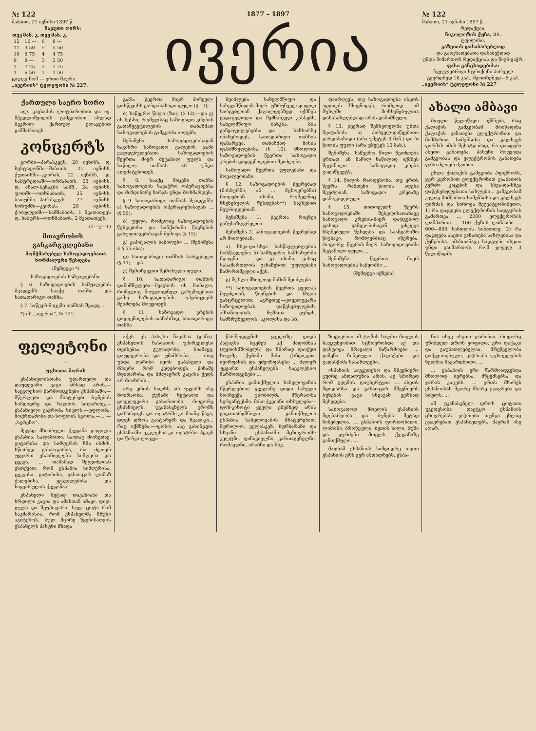№ 122
შაბათი, 21 ივნისი 1897 წ.
ხაჯეთი ღირს:
| თვე | მან. კ. | თვე | მან. კ. |
| --- | --- | --- | --- |
| 12 | 10 — | 6 | 6 — |
| 11 | 9 50 | 5 | 5 50 |
| 10 | 8 75 | 4 | 4 75 |
| 9 | 8 — | 3 | 3 50 |
| 1 | 7 25 | 2 | 2 75 |
| 1 | 6 50 | 1 | 1 50 |
ცალკე ნომ — ერთი შაური.
„ივერიის“ ტელეფონი № 227.
1877 – 1897
ივერია
№ 122
შაბათი, 21 ივნისი 1897 წ.
რედაქცია:
ნიკოლოზის ქუჩა, 21.
ტფილისი.
გაზეთის დასაბარებლად
და განცხადებათა დასაბეჭდად
უნდა მიმართონ რედაქციას და წიგნ-ვაჭრ.
ფასი განცხადებისა:
ჩვეულებრივი სტრიქონი პირველ გვერდზედ 16 კაპ., მეოთხეზედ—8 კაპ.
„ივერიის“ ტელეფონი № 227
ქართული საერო ხორო
ალ. კავსაძის ლოტბარობით და ივ. მჭედლიშვილის გამგეობით ახლად შეკრილ ქართულ ქლაჯებით გამმართავს
კონცერტს
გორში—პარასკევს, 20 ივნისს, დ. ზესტაფონში—შაბათს, 21 ივნისს, ქუთაისში—კვირას, 22 ივნისს, დ. სამტრედიაში—ორშაბათს, 23 ივნისს, დ. ახალ-სენაკში სამშ., 24 ივნისს, ფოთში—ოთხშაბათს, 25 ივნისს, ბათუმში—პარასკევს, 27 ივნისს, სოხუმში—კვირას, 29 ივნისს, ქობულეთში—სამშაბათს, 1 მკათათვეს დ. ხაშურს—ოთხშაბათს, 2 მკათათვეს.
(2—უ—1)
მთავრობის განკარგულებანი
მომჭმარებელ საზოგადოებათა ნორმალური წესდება
(შემდეგი *)
საზოგადოების საშუალებანი.
§ 6. საზოგადოების საშუალებას შეადგენს: სააქც. თანხა და სათადარიგო თანხა.
§ 7. საწევრ-მიცემი თანხას შეადგ...
*) იხ. „ივერია“, № 121.
განს: წევრთა მიერ პირველ-დასწევისს გარდასახადი ფული (§ 13);
ბ) საწევრო წილი (ზაი) (§ 13),—და გ) ის სესხი, რომელსაც საზოგადო კრების გადაწყვეტილების თანახმად საზოგადოების გამგეობა აიღებს;
შენიშვნა: საზოგადოებისაგან ნაკისრი საზოგადო ვალების ჯამი ვალდებულებათა საზოგადოების წევრთა მიერ შეტანილ ფულს და საწილო თანხას არ უნდა აღემატებოდეს.
§ 8. სააქც მიცემი თანხა საზოგადოების სავაჭრო ოპერაციებსა და მიმდინარე ხარჯს უნდა მოხმარდეს;
§ 9. სათადარიგო თანხას შეადგენს: ა) საზოგადოების ოპერაციებისაგან ... (§ 55);
ბ) ფული, რომელიც საზოგადოების წესდებისა და სანქარაში წიგნების გასუფთავებისაგან შემოვა (§ 15);
გ) კაპიტალის ნაწილები ... (შენიშვნა 4 § 55-ისა);
დ) სათადარიგო თანხის სარგებელი (§ 11),—და
ე) შემთხვევით შემოსული ფული.
§ 10. სათადარიგო თანხის დანიშნულება—შეავსოს ის ზარალი, რომელიც მოულოდნელ გარემოებათა გამო საზოგადოების ოპერაციებს შეიძლება მოუვიდეს.
§ 11. საზოგადო კრების დადგენილების თანახმად, სათადარიგო თანხა
შეიძლება სახელმწიფო და სახელმწიფოს-მიერ უზრუნველ-ყოფილ სარგებლიან ქაღალდებზედ იქმნეს გადაცვლილი და შემნახველ კასსებს, სახელმწიფო ბანკსა, მის განყოფილებებსა და ... სახსარზე ინახებოდეს. სათადარიგო თანხის დახარჯვა, თანახმად მისის დანიშნულებისა (§ 10), მხოლოდ საზოგადოების წევრთა საზოგადო კრების დადგენილებით შეიძლება.
საზოგადო წევრთა უფლებანი და მოვალეობანი.
§ 12. საზოგადოების წევრებად (მისხურნი, ან ... მცხოვრებნი) მიიღებიან ისინი, რომელნიც ხსენებულის წესდებას**) სავსებით შეურიგდებიან.
შენიშვნა 1. წევრთა რიცხვი განუსაზღვრელია.
შენიშვნა 2. საზოგადოების წევრებად არ მიიღებიან:
ა) სხვა-და-სხვა სასწავლებლების მოსწავლენი; ბ) სამხედრო სამსახურში მყოფნი ... და გ) ისინი, ვისაც სასამართლოს განაჩენით უფლებანი ჩამორთმეული აქვს.
გ) მუხლი მხოლოდ მაშინ შეიძლება
**) საზოგადოების წევრთა ყველას შეუძლიან, წიგნების და სხვის განცრცელით, აგრეთვე—ყოველგვარს საზოგადოებას, დაწესებულებას, ამხანაგობას, მუშათა გუნდს, სამზრუნველოს, სკოლასა და სხ.
დაირღვეს, თუ საზოგადოება ისეთს ადგილს ჰშოვნიდეს, რომლიდ... ამ მუხლში მოხსენებულთა დასასახლებლად არის დანიშნული;
§ 13. წევრად შემსვლელმა უნდა შეიტანოს: ა) პირველ-დაწყებითი გარდასახადი (არა უმეტეს 3 მან.) და ბ) წილის ფული (არა უმეტეს 10 მან.);
შენიშვნა. საწევრო წილი შეიძლება ერთად, ან ნაწილ ნაწილად იქმნეს შეტანილი ... საზოგადო კრება გადაწყვეტს.
§ 14. წილის რაოდენობა, თუ ერთს წევრს რამდენი წილის აღება შეუძლიან, საზოგადო კრებაზე დამოკიდებული.
§ 15. თითოეულს წევრს საზოგადოებაში შესვლისათანავე საზოგადო კრების-მიერ დადგენილ ფასად გამგეობისაგან ეძლევა ხსენებული წესდება და საანგარიშო წიგნაკი, რომლებშიაც იწერება, როგორც წევრის-მიერ საზოგადოებაში შეტანილი ფული, ...
შენიშვნა. წევრთა მიერ საზოგადოების საწყობში ...
(შემდეგი იქნება)
ახალი ამბავი
მთელი წელიწადი იქმნება, რაც ქალაქის გამგეობამ მოიწადინა ქალაქის განათება ელექტრონით და მიმმართა სიმენსისა და გალსკეს ფირმას იმის შესატყობად, რა დაჯდება ასეთი განათება. პასუხი მოუვიდა გამგეობას და ელექტრონის განათება ფასი ძლიერ ძვირია.
ეხლა ქალაქის გამგეობა ჰფიქრობს, ჯერ ჯერობით ელექტრონით გაანათოს კერძო კაცების და სხვა-და-სხვა დაწესებულებათა სახლები... გამგეობამ კვლავ მიმმართა სიმენსისა და გალსკეს ფირმას და სთხოვა შეგვატყობინეთო: 1) რა დაჯდება ელექტრონის სადგურის გამართვა ... 2000 ელექტრონის ლამპარით ... 160 ქუჩის ლამპარი ... 600—800 სანთლის სინათლე; 2) რა დაჯდება ასეთი განათება სახლებისა და ქუჩებისა. ამასთანავე სადგური ისეთი უნდა გაიმართოს, რომ ყოველ 3 წელიწადში
ფელეტონი
—
უცხოთა შორის
ესპანიელისთანა უდარდელი და დაუდევარი კაცი არსად არის.—საეკლესიო წარმოდგენები ესპანიაში.—მწერლები და მხატვრები.—ბუნების სიმდიდრე და ხალხის სიღარიბე.—ესპანიელი ვაჭრობა სძულს.—უფლობა, მოქრთამობა და სოფლის სკოლა.—... —„სერენო“.
მეტად მხიარული ქვეყანა ყოფილა ესპანია. სალამოთი, საითაც მიიხედავ, გიტარისა და სიმღერის ხმა ისმის. სწორედ გასაოცარია, რა ძლიერ უყვართ ესპანიელებს სიმღერა და ცეკვა. ... თამამად შეგვიძლიან ვსთქვათ, რომ ესპანია სიმღერისა, ცეკვისა, გიტარისა, გასაოცარ ლამაზ ქალებისა, ყვავილებისა და სიყვარულის ქვეყანაა.
ესპანელი მეტად თავაზიანი და ზრდილი კაცია და ამასთან ამაყი, დიდ-გულა და შეუპოვარი. სულ ცოტა რამ საკმარისია, რომ ესპანელმა ჩხუბი აგიტეხოს. სულ მცირე წყენისათვის ესპანელს პასუხი მზადა
აქვს. ეს პასუხი ნავახაა (დანა). ესპანელის ხასიათის უპირველესი თვისებაა გულადობა, სიამაყე, დაუდევრობა და უშიშრობა. ... რაც უნდა ღარიბი იყოს ესპანელი და მშიერი რომ კვდებოდეს, წინაშე მდიდარისა და მძლავრის კაცისა ქედს არ მოიხრის...
არც ერთს ხალხს არ უყვარს ისე მოძრაობა, ქუჩაში ხეტიალი და ყოველგვარი გასართობი, როგორც ესპანიელს. უკანასკნელს გროშს დახარჯავს და თეატრში-კი მაინც წავა, დღეს დროს გაატარებს და ხვალ-კი... რაც იქმნება,—იყოსო. ასე გასინჯეთ, ესპანიაში ეკკლესია-კი თეატრსა ჰგავს და წირვა-ლოცვა—
წარმოდგენას. ყველაზე დიდს პატივსა სცემენ აქ მადონნას (ღვთისმშობელს) და ხშირად დაიქვთ ხოლმე ქუჩაში მისი ქანდაკება, ძვირფასის და უძვირფასესი ... ძლიერ უყვართ ესპანელებს საეკლესიო წარმოდგენები ...
ესპანია განთქმულია სახელოვანის მწერლებით; ყველაზე დიდი სახელი მოიხვეჭა ცნობილმა მწერალმა სერვანტესმა. მისი ჭკვიანი თხზულება—დონ-კიხოტი ყველა ენებზედ არის გადათარგმნილი... განთქმულია ესპანია სახელოვანის მხატვრებით: მურილიო, ველასკეზ, ზურბარანი და სხვანი ... ესპანიაში მცხოვრობს: კელტნი, ფინიკიელნი, კართაგენელნი, რომაელნი, არაბნი და სხვ.
ზოგიერთი ამ ტომის ხალხი მთელის საუკუნეობით სცხოვრობდა აქ და დასტოვა მრავალი ნაწარმოები ... გაშენა ჩინებული ქალაქები და გადასჭიმა სასახლეები.
ისპანიის საუკეთესო და მშვენიერი კუთხე ანდალუზია არის. აქ სწორედ რომ ედემის დაუბერტყია ... ასეთს მდიდარსა და გასაოცარ მშვენიერს ბუნებას კაცი სხვაგან ვერსად შეხვდება.
საზოგადოდ მთელის ესპანიის მდებარეობა და ბუნება მეტად ჩინებულია. ... ესპანიის ფორთოხალი, ლიმონი, ბროწეული, ზეთის ხილი, ნუში და ყურძენი მთელს ქვეყანაზე განთქმული. ...
მაგრამ ესპანიის სიმდიდრე თვით ესპანიის ერს ვერ ამდიდრებს. ესპა-
ნია ისევ ისეთი ღარიბია, როგორც უწინდელ დროს ყოფილა; ერი ღატაკი და გაუნათლებელია, მრეწველობა დაქვეითებული, ვაჭრობა უცხოელების ხელშია ჩავარდნილი. ...
... ესპანიის ერი წარმოადგენდა მხოლოდ ბერებსა, მწყემსებსა და ჯარის კაცებს. ... ერთს მხარეს ესპანიისას მეორე მხარე ეჯავრება და სძულს. ...
ამ უკანასკნელ დროს ცოტათი უკეთესობა დაეტყო ესპანიის ცხოვრებას. ვაჭრობა თუმცა ეხლაც ეჯავრებათ ესპანიელებს, მაგრამ ისე აღარ,